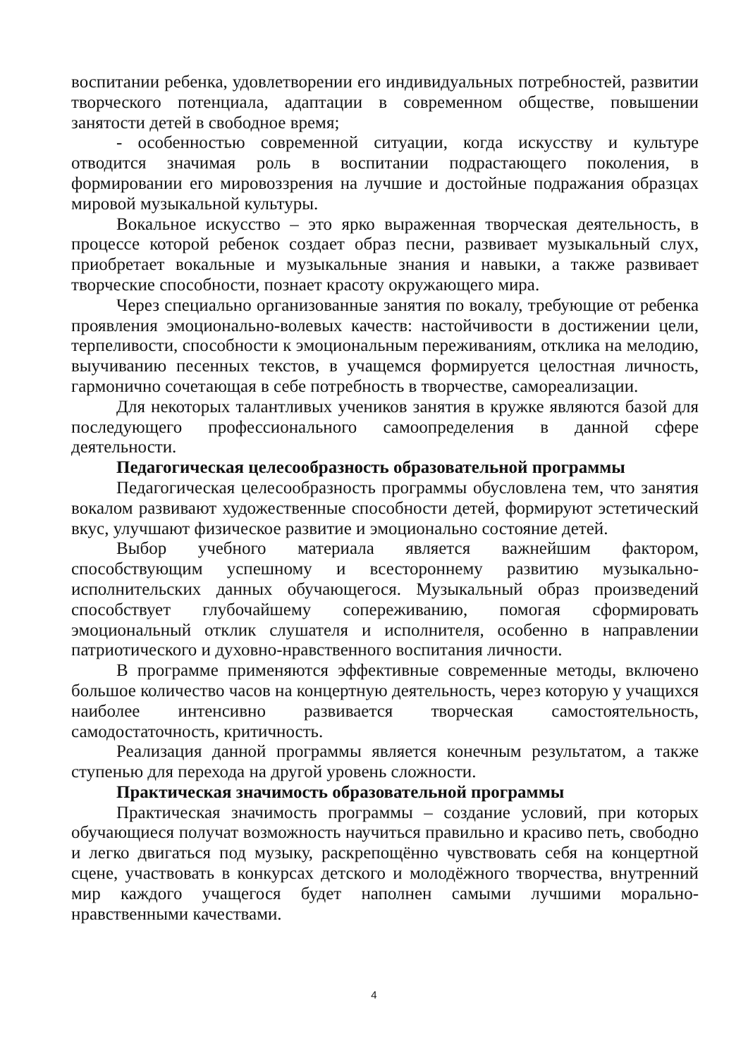воспитании ребенка, удовлетворении его индивидуальных потребностей, развитии творческого потенциала, адаптации в современном обществе, повышении занятости детей в свободное время;
- особенностью современной ситуации, когда искусству и культуре отводится значимая роль в воспитании подрастающего поколения, в формировании его мировоззрения на лучшие и достойные подражания образцах мировой музыкальной культуры.
Вокальное искусство – это ярко выраженная творческая деятельность, в процессе которой ребенок создает образ песни, развивает музыкальный слух, приобретает вокальные и музыкальные знания и навыки, а также развивает творческие способности, познает красоту окружающего мира.
Через специально организованные занятия по вокалу, требующие от ребенка проявления эмоционально-волевых качеств: настойчивости в достижении цели, терпеливости, способности к эмоциональным переживаниям, отклика на мелодию, выучиванию песенных текстов, в учащемся формируется целостная личность, гармонично сочетающая в себе потребность в творчестве, самореализации.
Для некоторых талантливых учеников занятия в кружке являются базой для последующего профессионального самоопределения в данной сфере деятельности.
Педагогическая целесообразность образовательной программы
Педагогическая целесообразность программы обусловлена тем, что занятия вокалом развивают художественные способности детей, формируют эстетический вкус, улучшают физическое развитие и эмоционально состояние детей.
Выбор учебного материала является важнейшим фактором, способствующим успешному и всестороннему развитию музыкально-исполнительских данных обучающегося. Музыкальный образ произведений способствует глубочайшему сопереживанию, помогая сформировать эмоциональный отклик слушателя и исполнителя, особенно в направлении патриотического и духовно-нравственного воспитания личности.
В программе применяются эффективные современные методы, включено большое количество часов на концертную деятельность, через которую у учащихся наиболее интенсивно развивается творческая самостоятельность, самодостаточность, критичность.
Реализация данной программы является конечным результатом, а также ступенью для перехода на другой уровень сложности.
Практическая значимость образовательной программы
Практическая значимость программы – создание условий, при которых обучающиеся получат возможность научиться правильно и красиво петь, свободно и легко двигаться под музыку, раскрепощённо чувствовать себя на концертной сцене, участвовать в конкурсах детского и молодёжного творчества, внутренний мир каждого учащегося будет наполнен самыми лучшими морально-нравственными качествами.
4